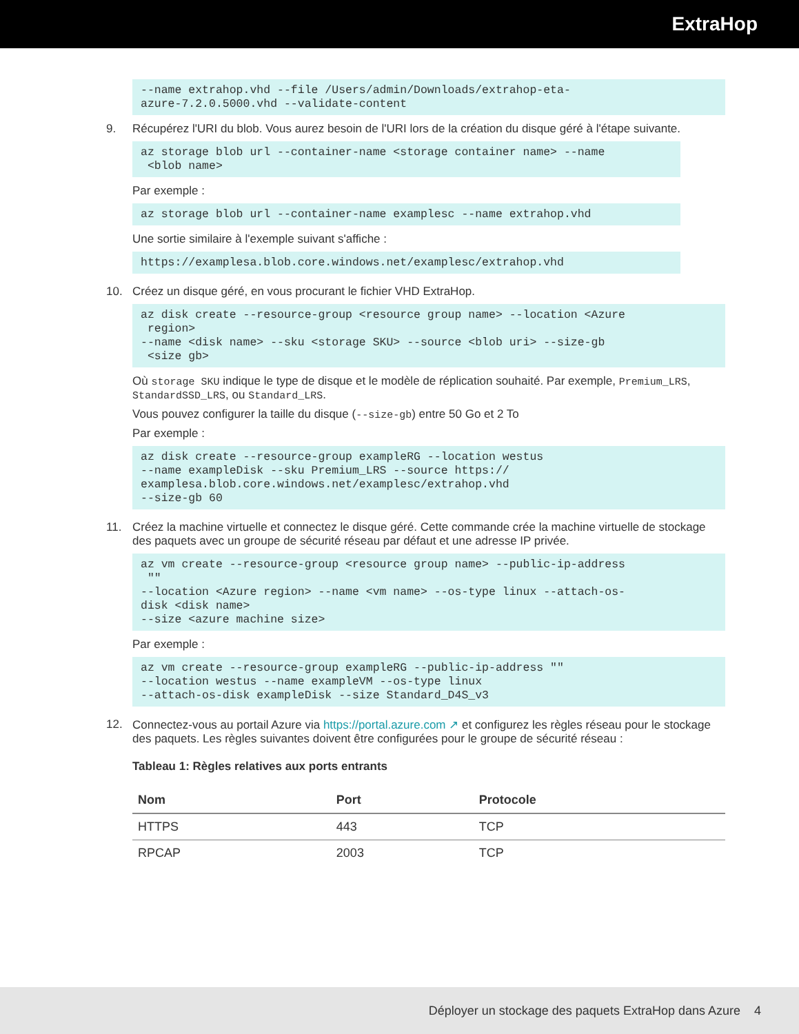ExtraHop
--name extrahop.vhd --file /Users/admin/Downloads/extrahop-eta-
azure-7.2.0.5000.vhd --validate-content
9. Récupérez l'URI du blob. Vous aurez besoin de l'URI lors de la création du disque géré à l'étape suivante.
az storage blob url --container-name <storage container name> --name
 <blob name>
Par exemple :
az storage blob url --container-name examplesc --name extrahop.vhd
Une sortie similaire à l'exemple suivant s'affiche :
https://examplesa.blob.core.windows.net/examplesc/extrahop.vhd
10. Créez un disque géré, en vous procurant le fichier VHD ExtraHop.
az disk create --resource-group <resource group name> --location <Azure
 region>
--name <disk name> --sku <storage SKU> --source <blob uri> --size-gb
 <size gb>
Où storage SKU indique le type de disque et le modèle de réplication souhaité. Par exemple, Premium_LRS, StandardSSD_LRS, ou Standard_LRS.
Vous pouvez configurer la taille du disque (--size-gb) entre 50 Go et 2 To
Par exemple :
az disk create --resource-group exampleRG --location westus
--name exampleDisk --sku Premium_LRS --source https://
examplesa.blob.core.windows.net/examplesc/extrahop.vhd
--size-gb 60
11. Créez la machine virtuelle et connectez le disque géré. Cette commande crée la machine virtuelle de stockage des paquets avec un groupe de sécurité réseau par défaut et une adresse IP privée.
az vm create --resource-group <resource group name> --public-ip-address
 ""
--location <Azure region> --name <vm name> --os-type linux --attach-os-
disk <disk name>
--size <azure machine size>
Par exemple :
az vm create --resource-group exampleRG --public-ip-address ""
--location westus --name exampleVM --os-type linux
--attach-os-disk exampleDisk --size Standard_D4S_v3
12. Connectez-vous au portail Azure via https://portal.azure.com ↗ et configurez les règles réseau pour le stockage des paquets. Les règles suivantes doivent être configurées pour le groupe de sécurité réseau :
Tableau 1: Règles relatives aux ports entrants
| Nom | Port | Protocole |
| --- | --- | --- |
| HTTPS | 443 | TCP |
| RPCAP | 2003 | TCP |
Déployer un stockage des paquets ExtraHop dans Azure 4